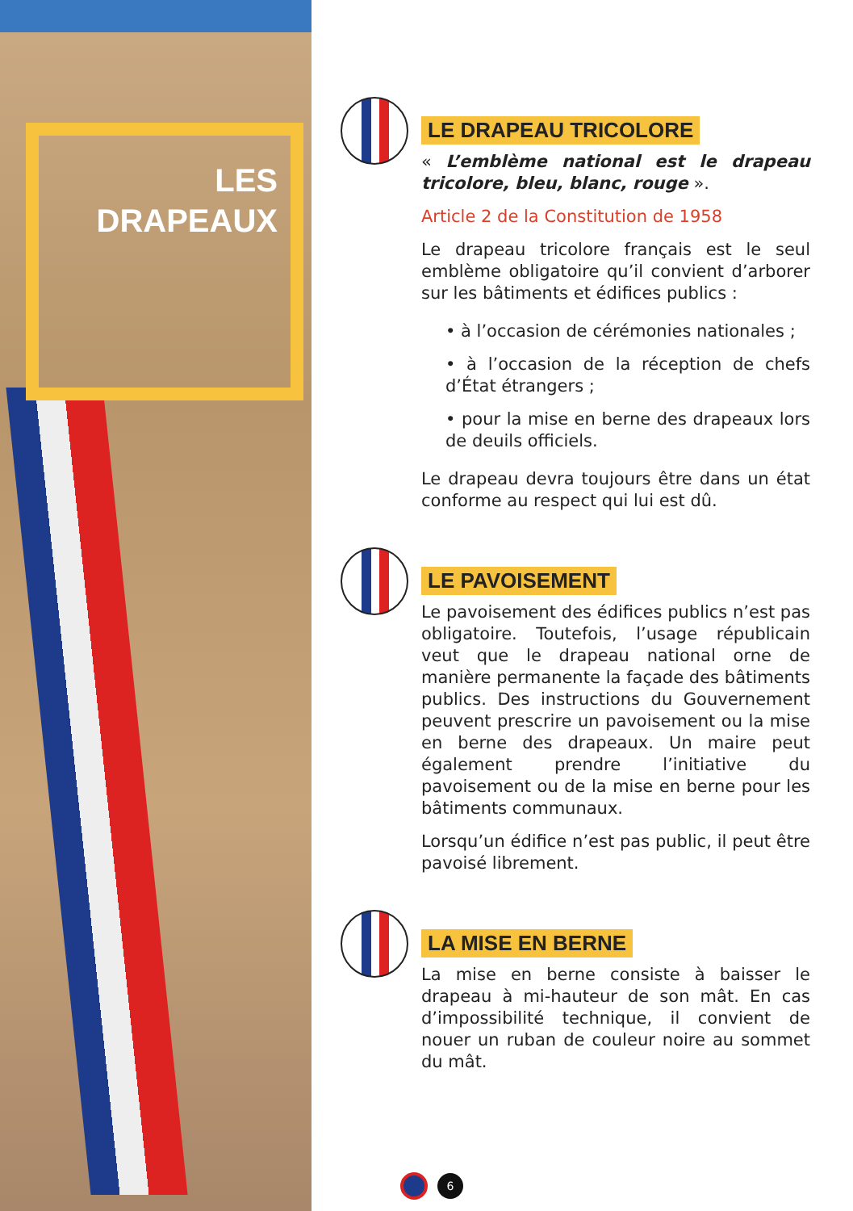LES
DRAPEAUX
LE DRAPEAU TRICOLORE
« L’emblème national est le drapeau tricolore, bleu, blanc, rouge ».
Article 2 de la Constitution de 1958
Le drapeau tricolore français est le seul emblème obligatoire qu’il convient d’arborer sur les bâtiments et édifices publics :
• à l’occasion de cérémonies nationales ;
• à l’occasion de la réception de chefs d’État étrangers ;
• pour la mise en berne des drapeaux lors de deuils officiels.
Le drapeau devra toujours être dans un état conforme au respect qui lui est dû.
LE PAVOISEMENT
Le pavoisement des édifices publics n’est pas obligatoire. Toutefois, l’usage républicain veut que le drapeau national orne de manière permanente la façade des bâtiments publics. Des instructions du Gouvernement peuvent prescrire un pavoisement ou la mise en berne des drapeaux. Un maire peut également prendre l’initiative du pavoisement ou de la mise en berne pour les bâtiments communaux.
Lorsqu’un édifice n’est pas public, il peut être pavoisé librement.
LA MISE EN BERNE
La mise en berne consiste à baisser le drapeau à mi-hauteur de son mât. En cas d’impossibilité technique, il convient de nouer un ruban de couleur noire au sommet du mât.
6